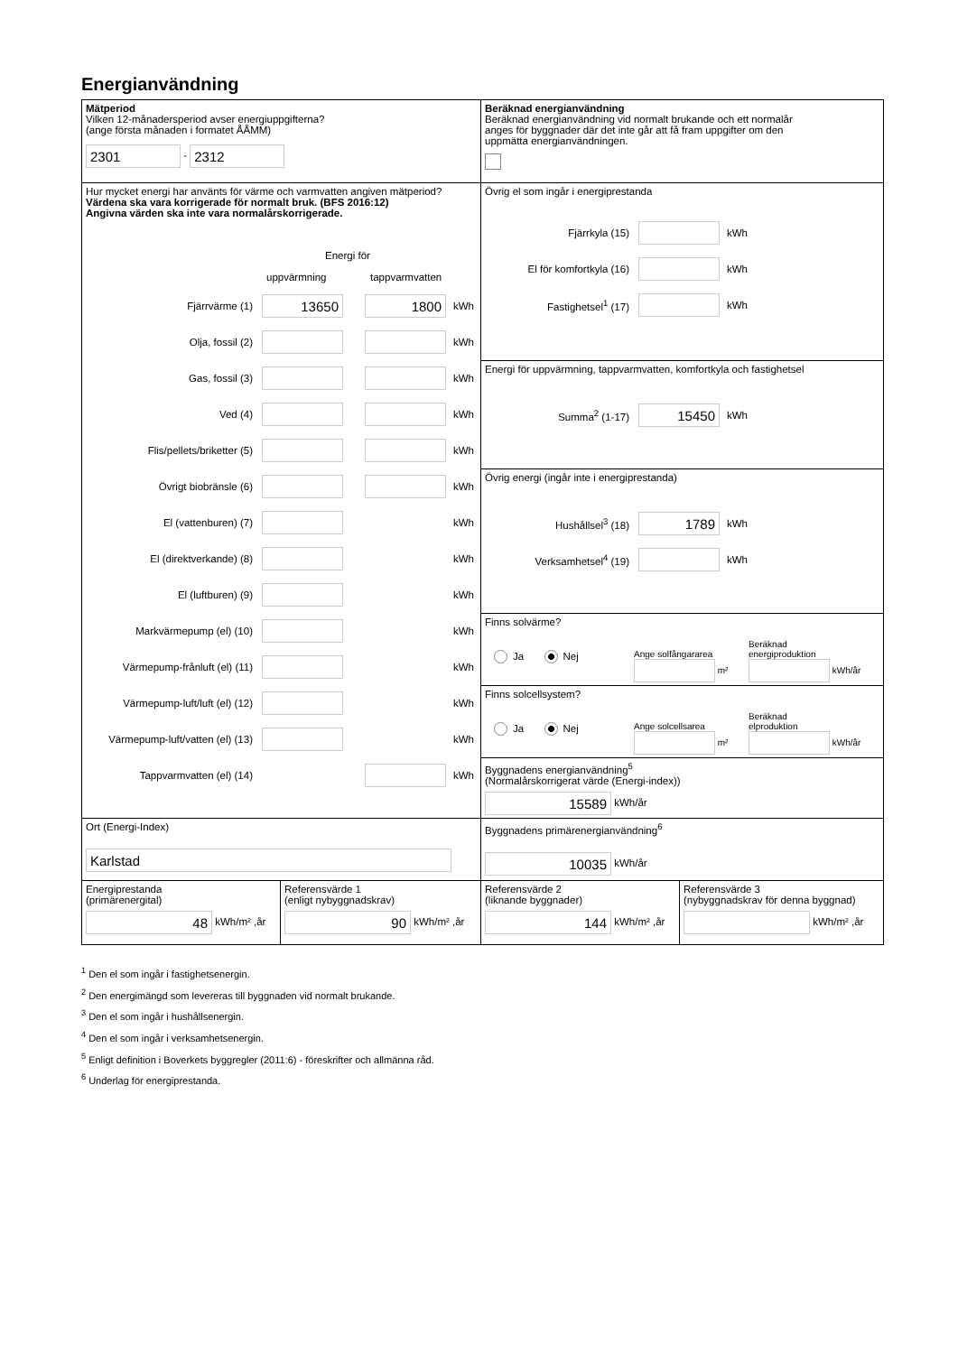Energianvändning
Mätperiod
Vilken 12-månadersperiod avser energiuppgifterna?
(ange första månaden i formatet ÅÅMM)
2301 - 2312
Beräknad energianvändning
Beräknad energianvändning vid normalt brukande och ett normalår
anges för byggnader där det inte går att få fram uppgifter om den
uppmätta energianvändningen.
Hur mycket energi har använts för värme och varmvatten angiven mätperiod?
Värdena ska vara korrigerade för normalt bruk. (BFS 2016:12)
Angivna värden ska inte vara normalårskorrigerade.
Energi för
uppvärmning tappvarmvatten
Fjärrvärme (1) 13650 1800 kWh
Olja, fossil (2) kWh
Gas, fossil (3) kWh
Ved (4) kWh
Flis/pellets/briketter (5) kWh
Övrigt biobränsle (6) kWh
El (vattenburen) (7) kWh
El (direktverkande) (8) kWh
El (luftburen) (9) kWh
Markvärmepump (el) (10) kWh
Värmepump-frånluft (el) (11) kWh
Värmepump-luft/luft (el) (12) kWh
Värmepump-luft/vatten (el) (13) kWh
Tappvarmvatten (el) (14) kWh
Övrig el som ingår i energiprestanda
Fjärrkyla (15) kWh
El för komfortkyla (16) kWh
Fastighetsel<sup>1</sup> (17) kWh
Energi för uppvärmning, tappvarmvatten, komfortkyla och fastighetsel
Summa<sup>2</sup> (1-17) 15450 kWh
Övrig energi (ingår inte i energiprestanda)
Hushållsel<sup>3</sup> (18) 1789 kWh
Verksamhetsel<sup>4</sup> (19) kWh
Finns solvärme?
Ja Nej
Ange solfångararea
m²
Beräknad
energiproduktion
kWh/år
Finns solcellsystem?
Ja Nej
Ange solcellsarea
m²
Beräknad
elproduktion
kWh/år
Byggnadens energianvändning<sup>5</sup>
(Normalårskorrigerat värde (Energi-index))
15589 kWh/år
Ort (Energi-Index)
Karlstad
Byggnadens primärenergianvändning<sup>6</sup>
10035 kWh/år
Energiprestanda
(primärenergital)
48 kWh/m² ,år
Referensvärde 1
(enligt nybyggnadskrav)
90 kWh/m² ,år
Referensvärde 2
(liknande byggnader)
144 kWh/m² ,år
Referensvärde 3
(nybyggnadskrav för denna byggnad)
kWh/m² ,år
<sup>1</sup> Den el som ingår i fastighetsenergin.
<sup>2</sup> Den energimängd som levereras till byggnaden vid normalt brukande.
<sup>3</sup> Den el som ingår i hushållsenergin.
<sup>4</sup> Den el som ingår i verksamhetsenergin.
<sup>5</sup> Enligt definition i Boverkets byggregler (2011:6) - föreskrifter och allmänna råd.
<sup>6</sup> Underlag för energiprestanda.